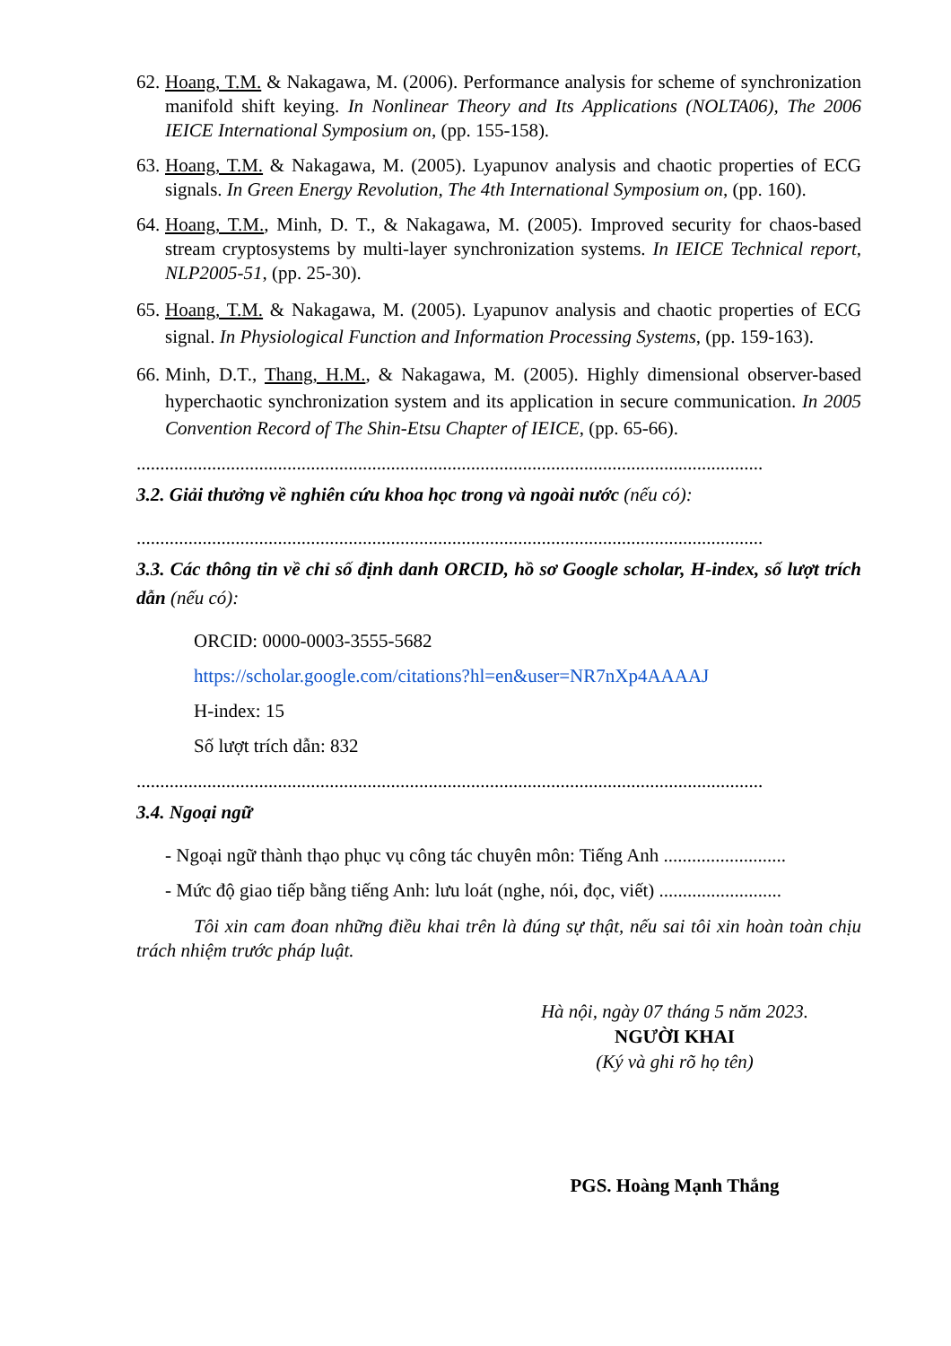62.
Hoang, T.M. & Nakagawa, M. (2006). Performance analysis for scheme of synchronization manifold shift keying. In Nonlinear Theory and Its Applications (NOLTA06), The 2006 IEICE International Symposium on, (pp. 155-158).
63.
Hoang, T.M. & Nakagawa, M. (2005). Lyapunov analysis and chaotic properties of ECG signals. In Green Energy Revolution, The 4th International Symposium on, (pp. 160).
64.
Hoang, T.M., Minh, D. T., & Nakagawa, M. (2005). Improved security for chaos-based stream cryptosystems by multi-layer synchronization systems. In IEICE Technical report, NLP2005-51, (pp. 25-30).
65.
Hoang, T.M. & Nakagawa, M. (2005). Lyapunov analysis and chaotic properties of ECG signal. In Physiological Function and Information Processing Systems, (pp. 159-163).
66.
Minh, D.T., Thang, H.M., & Nakagawa, M. (2005). Highly dimensional observer-based hyperchaotic synchronization system and its application in secure communication. In 2005 Convention Record of The Shin-Etsu Chapter of IEICE, (pp. 65-66).
.....................................................................................................................................
3.2. Giải thưởng về nghiên cứu khoa học trong và ngoài nước (nếu có):
.....................................................................................................................................
3.3. Các thông tin về chỉ số định danh ORCID, hồ sơ Google scholar, H-index, số lượt trích dẫn (nếu có):
ORCID: 0000-0003-3555-5682
https://scholar.google.com/citations?hl=en&user=NR7nXp4AAAAJ
H-index: 15
Số lượt trích dẫn: 832
.....................................................................................................................................
3.4. Ngoại ngữ
- Ngoại ngữ thành thạo phục vụ công tác chuyên môn: Tiếng Anh ..........................
- Mức độ giao tiếp bằng tiếng Anh: lưu loát (nghe, nói, đọc, viết) ..........................
Tôi xin cam đoan những điều khai trên là đúng sự thật, nếu sai tôi xin hoàn toàn chịu trách nhiệm trước pháp luật.
Hà nội, ngày 07 tháng 5 năm 2023.
NGƯỜI KHAI
(Ký và ghi rõ họ tên)
PGS. Hoàng Mạnh Thắng